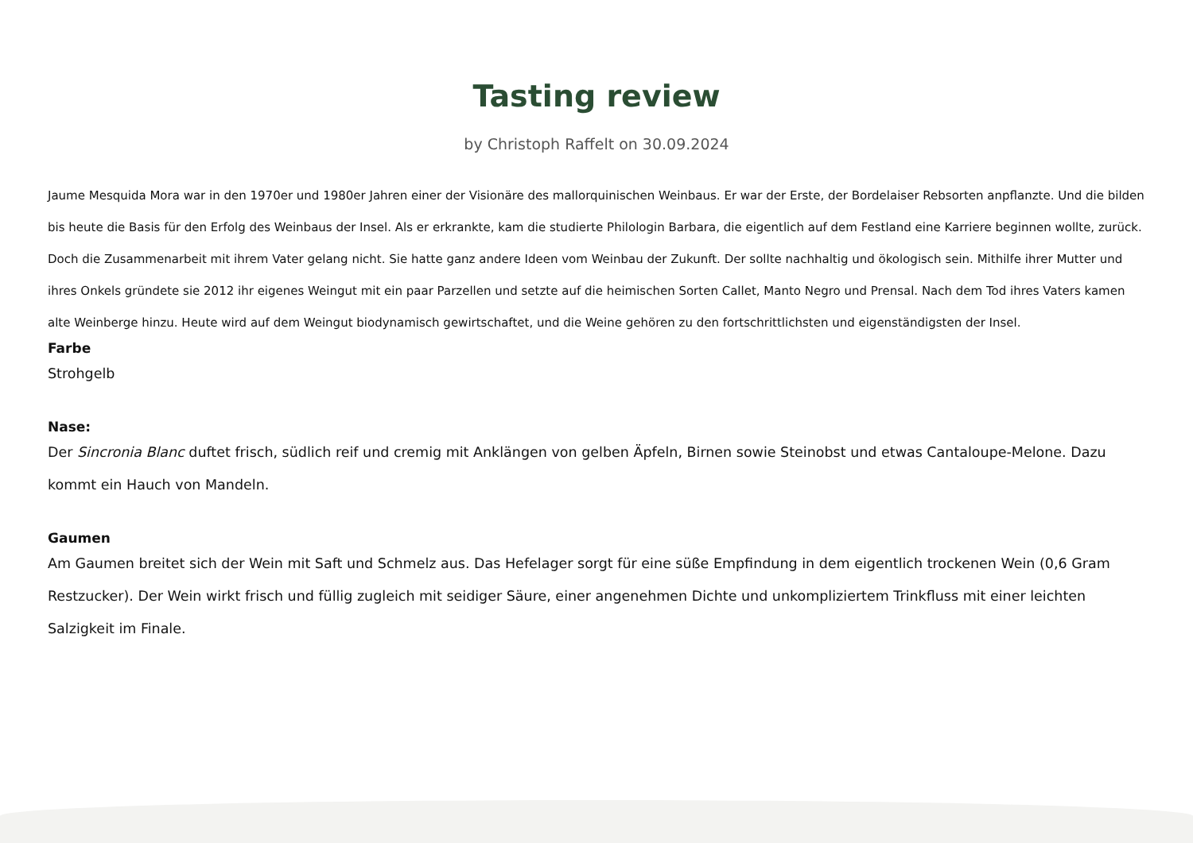Tasting review
by Christoph Raffelt on 30.09.2024
Jaume Mesquida Mora war in den 1970er und 1980er Jahren einer der Visionäre des mallorquinischen Weinbaus. Er war der Erste, der Bordelaiser Rebsorten anpflanzte. Und die bilden bis heute die Basis für den Erfolg des Weinbaus der Insel. Als er erkrankte, kam die studierte Philologin Barbara, die eigentlich auf dem Festland eine Karriere beginnen wollte, zurück. Doch die Zusammenarbeit mit ihrem Vater gelang nicht. Sie hatte ganz andere Ideen vom Weinbau der Zukunft. Der sollte nachhaltig und ökologisch sein. Mithilfe ihrer Mutter und ihres Onkels gründete sie 2012 ihr eigenes Weingut mit ein paar Parzellen und setzte auf die heimischen Sorten Callet, Manto Negro und Prensal. Nach dem Tod ihres Vaters kamen alte Weinberge hinzu. Heute wird auf dem Weingut biodynamisch gewirtschaftet, und die Weine gehören zu den fortschrittlichsten und eigenständigsten der Insel.
Farbe
Strohgelb
Nase:
Der Sincronia Blanc duftet frisch, südlich reif und cremig mit Anklängen von gelben Äpfeln, Birnen sowie Steinobst und etwas Cantaloupe-Melone. Dazu kommt ein Hauch von Mandeln.
Gaumen
Am Gaumen breitet sich der Wein mit Saft und Schmelz aus. Das Hefelager sorgt für eine süße Empfindung in dem eigentlich trockenen Wein (0,6 Gram Restzucker). Der Wein wirkt frisch und füllig zugleich mit seidiger Säure, einer angenehmen Dichte und unkompliziertem Trinkfluss mit einer leichten Salzigkeit im Finale.